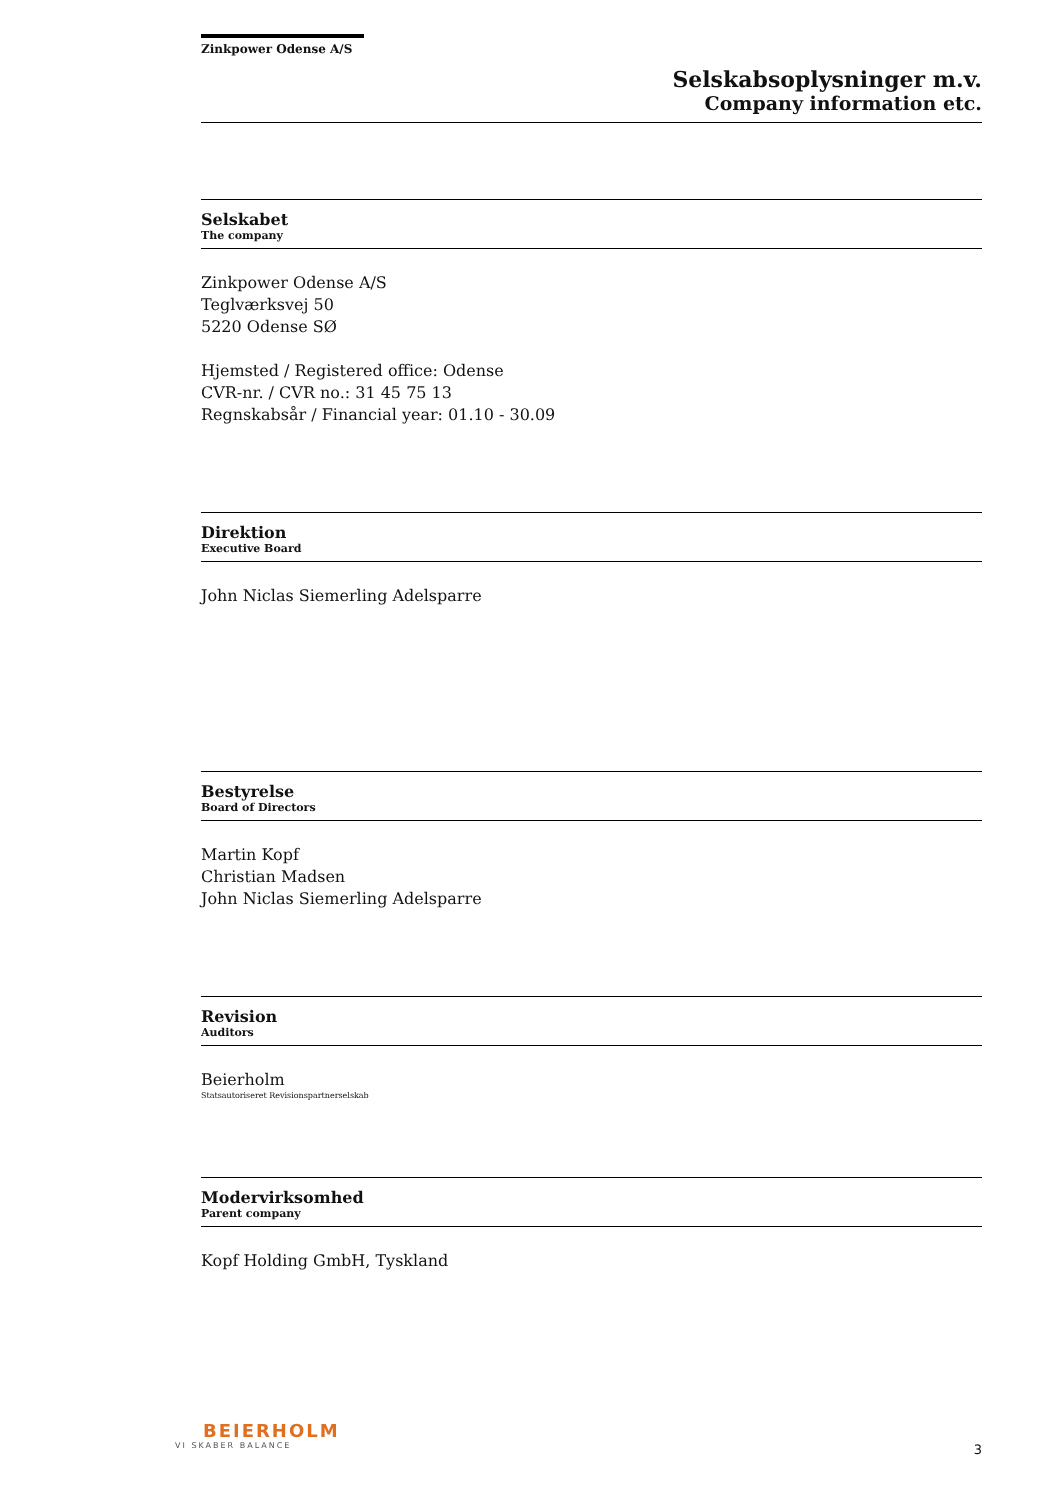Zinkpower Odense A/S
Selskabsoplysninger m.v.
Company information etc.
Selskabet
The company
Zinkpower Odense A/S
Teglværksvej 50
5220 Odense SØ
Hjemsted / Registered office: Odense
CVR-nr. / CVR no.: 31 45 75 13
Regnskabsår / Financial year: 01.10 - 30.09
Direktion
Executive Board
John Niclas Siemerling Adelsparre
Bestyrelse
Board of Directors
Martin Kopf
Christian Madsen
John Niclas Siemerling Adelsparre
Revision
Auditors
Beierholm
Statsautoriseret Revisionspartnerselskab
Modervirksomhed
Parent company
Kopf Holding GmbH, Tyskland
BEIERHOLM
VI SKABER BALANCE
3